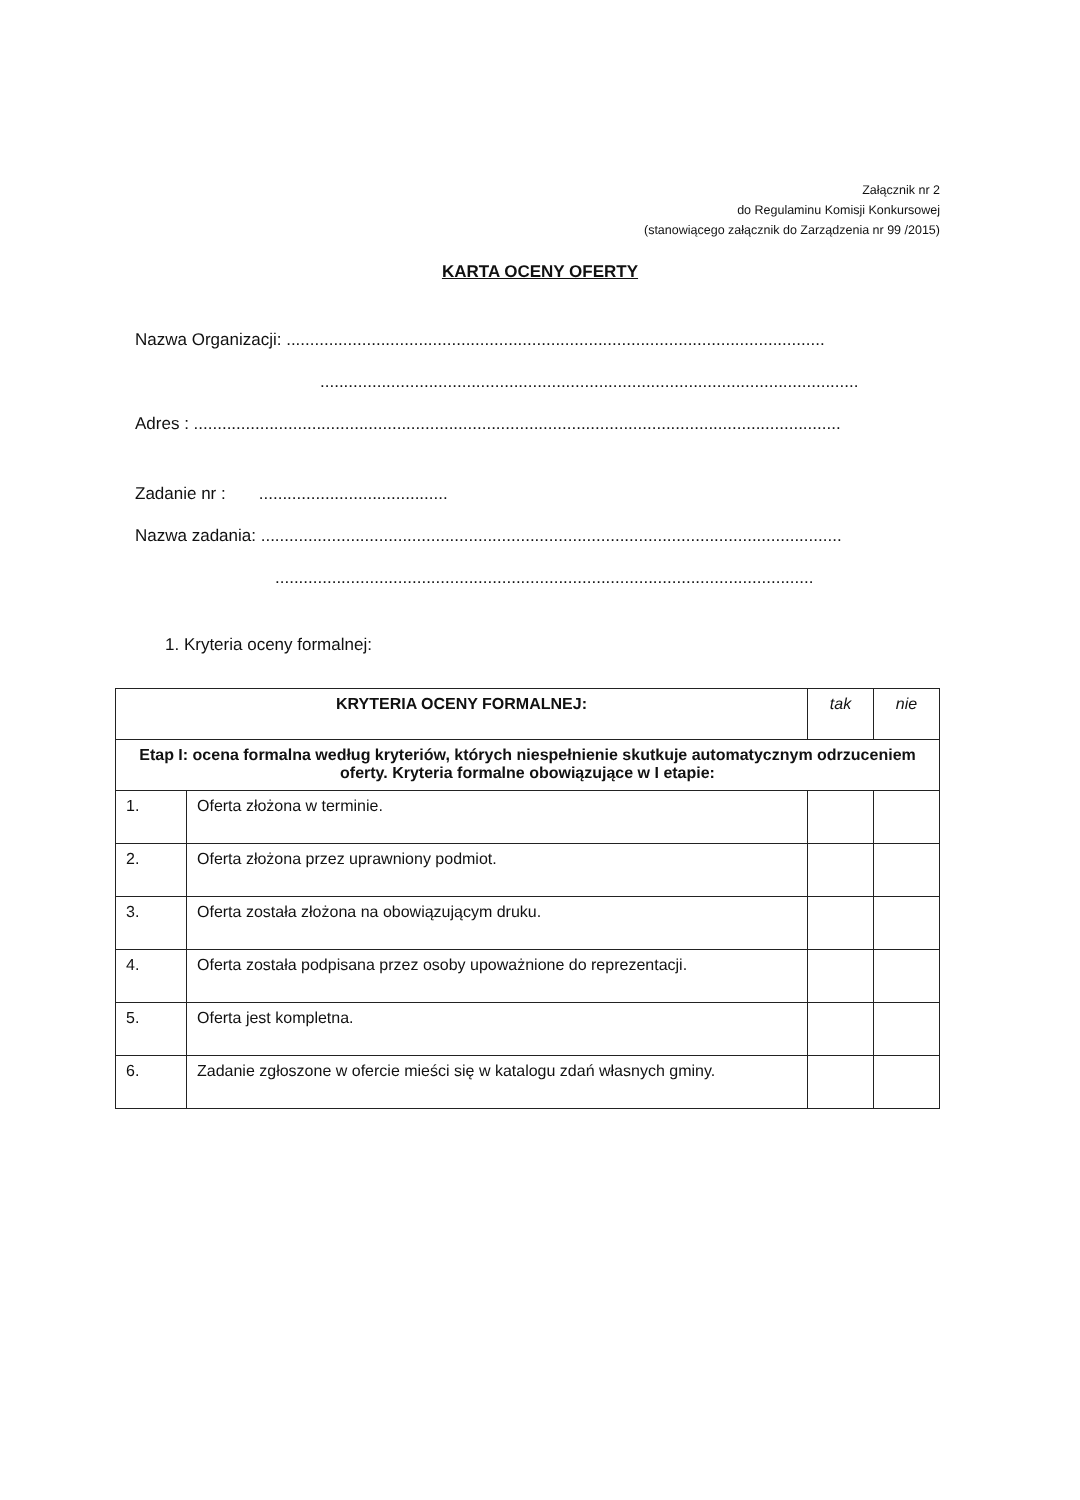Załącznik nr 2
do Regulaminu Komisji Konkursowej
(stanowiącego załącznik do Zarządzenia nr 99 /2015)
KARTA OCENY OFERTY
Nazwa Organizacji: ..................................................................................................................
..................................................................................................................
Adres : .........................................................................................................................................
Zadanie nr : ........................................
Nazwa zadania: ...........................................................................................................................
..................................................................................................................
1. Kryteria oceny formalnej:
| KRYTERIA OCENY FORMALNEJ: | | tak | nie |
| --- | --- | --- | --- |
| Etap I: ocena formalna według kryteriów, których niespełnienie skutkuje automatycznym odrzuceniem oferty. Kryteria formalne obowiązujące w I etapie: | | | |
| 1. | Oferta złożona w terminie. | | |
| 2. | Oferta złożona przez uprawniony podmiot. | | |
| 3. | Oferta została złożona na obowiązującym druku. | | |
| 4. | Oferta została podpisana przez osoby upoważnione do reprezentacji. | | |
| 5. | Oferta jest kompletna. | | |
| 6. | Zadanie zgłoszone w ofercie mieści się w katalogu zdań własnych gminy. | | |